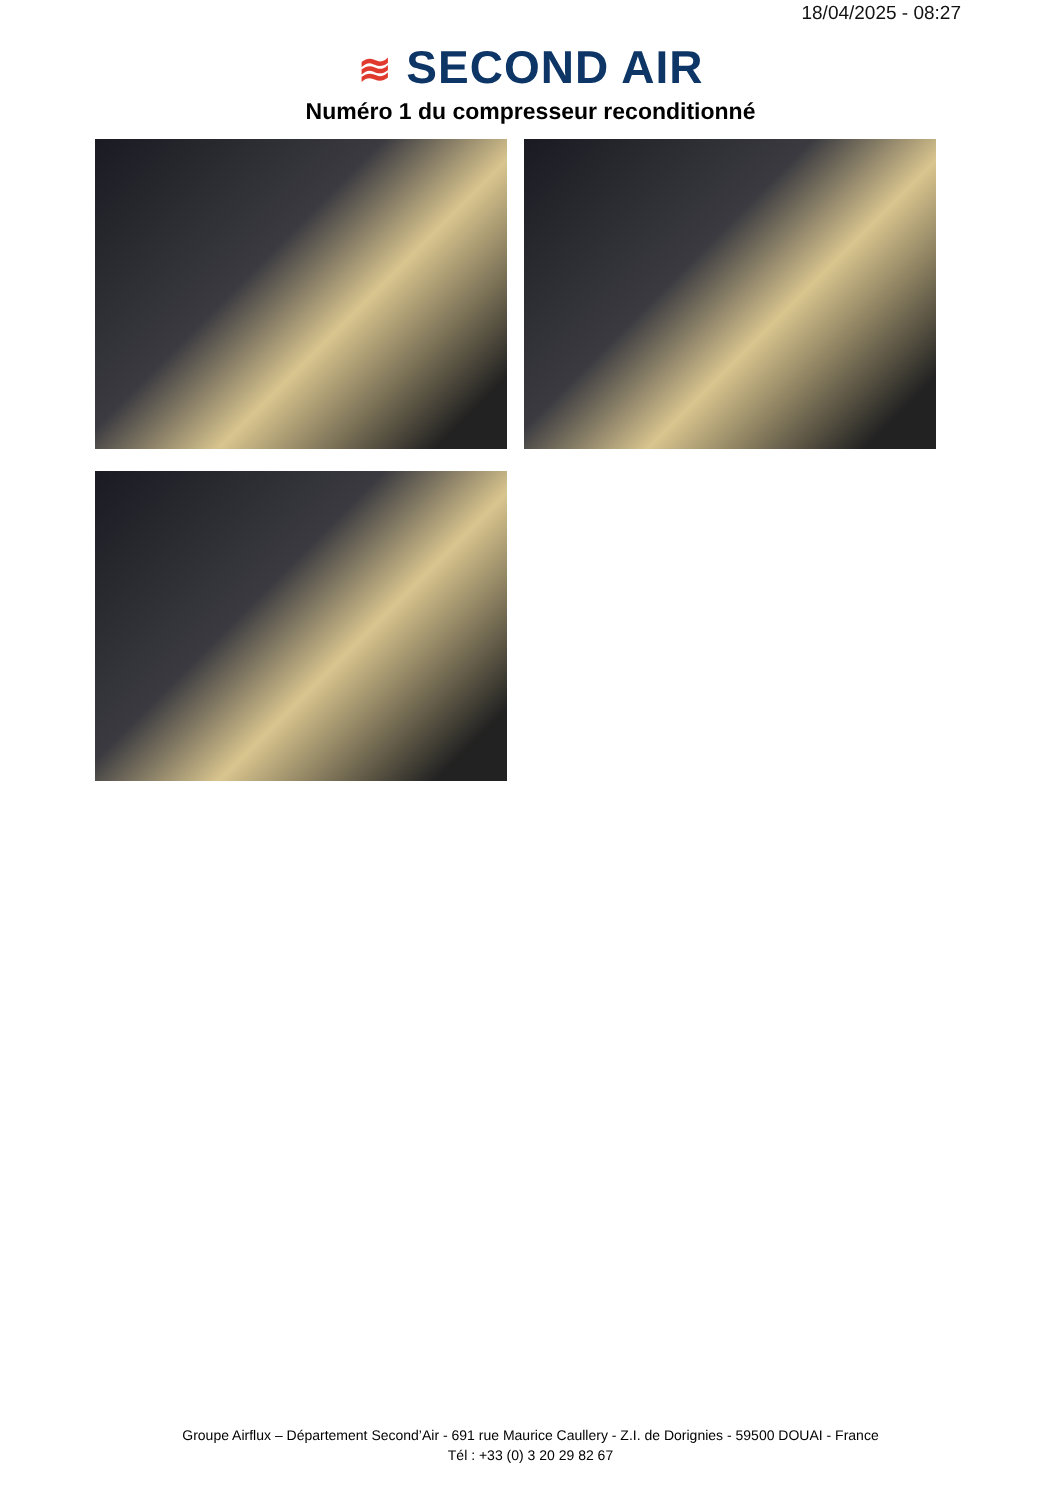18/04/2025 - 08:27
≋ SECOND AIR
Numéro 1 du compresseur reconditionné
Groupe Airflux – Département Second’Air - 691 rue Maurice Caullery - Z.I. de Dorignies - 59500 DOUAI - France
Tél : +33 (0) 3 20 29 82 67